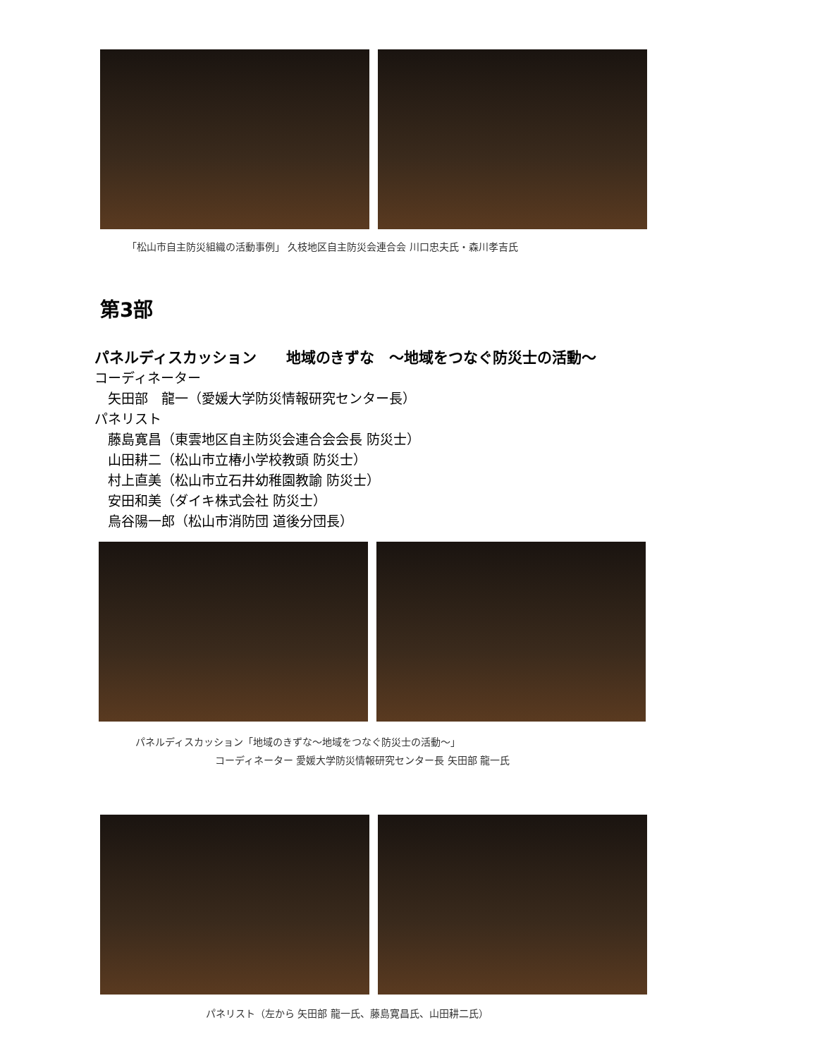「松山市自主防災組織の活動事例」 久枝地区自主防災会連合会 川口忠夫氏・森川孝吉氏
第3部
パネルディスカッション　　地域のきずな　～地域をつなぐ防災士の活動～
コーディネーター
　矢田部　龍一（愛媛大学防災情報研究センター長）
パネリスト
　藤島寛昌（東雲地区自主防災会連合会会長 防災士）
　山田耕二（松山市立椿小学校教頭 防災士）
　村上直美（松山市立石井幼稚園教諭 防災士）
　安田和美（ダイキ株式会社 防災士）
　烏谷陽一郎（松山市消防団 道後分団長）
パネルディスカッション「地域のきずな～地域をつなぐ防災士の活動～」
コーディネーター 愛媛大学防災情報研究センター長 矢田部 龍一氏
パネリスト（左から 矢田部 龍一氏、藤島寛昌氏、山田耕二氏）